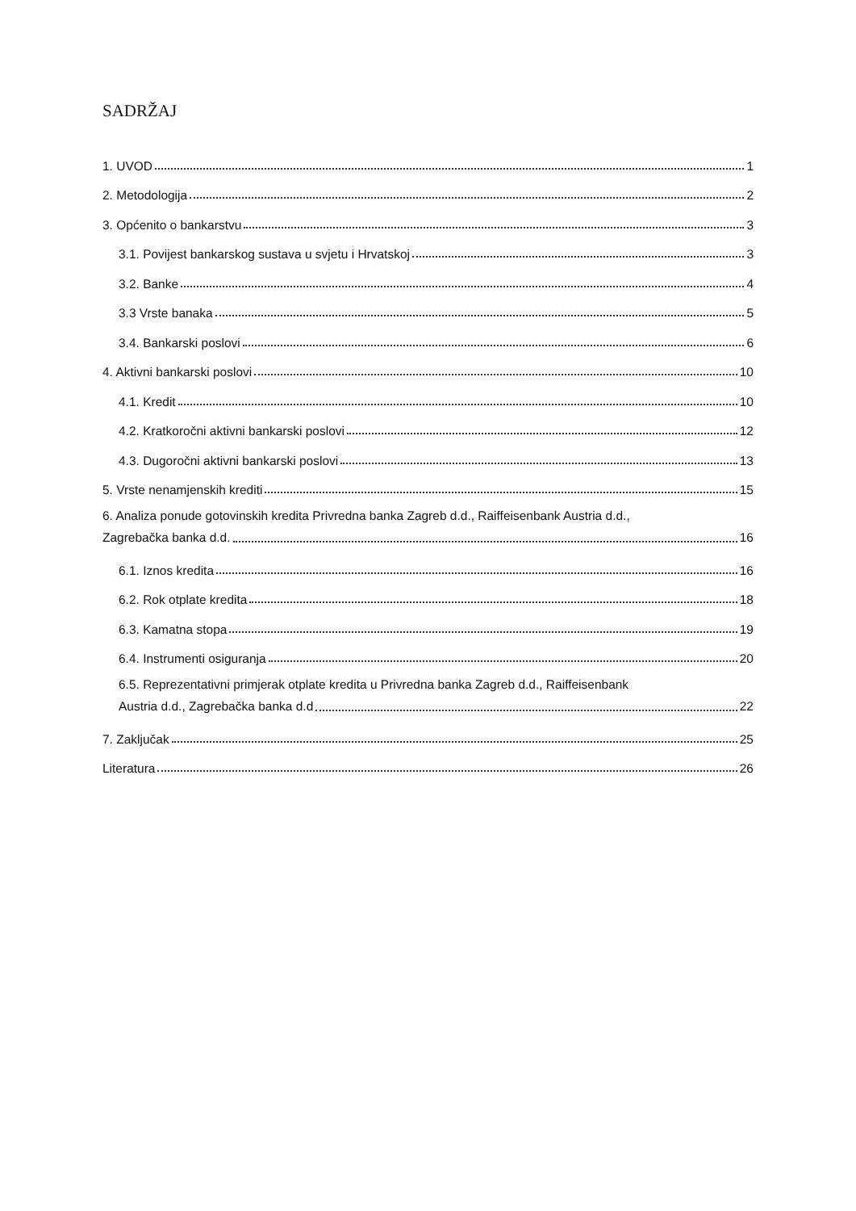SADRŽAJ
1. UVOD 1
2. Metodologija 2
3. Općenito o bankarstvu 3
3.1. Povijest bankarskog sustava u svjetu i Hrvatskoj 3
3.2. Banke 4
3.3 Vrste banaka 5
3.4. Bankarski poslovi 6
4. Aktivni bankarski poslovi 10
4.1. Kredit 10
4.2. Kratkoročni aktivni bankarski poslovi 12
4.3. Dugoročni aktivni bankarski poslovi 13
5. Vrste nenamjenskih krediti 15
6. Analiza ponude gotovinskih kredita Privredna banka Zagreb d.d., Raiffeisenbank Austria d.d.,
Zagrebačka banka d.d. 16
6.1. Iznos kredita 16
6.2. Rok otplate kredita 18
6.3. Kamatna stopa 19
6.4. Instrumenti osiguranja 20
6.5. Reprezentativni primjerak otplate kredita u Privredna banka Zagreb d.d., Raiffeisenbank
Austria d.d., Zagrebačka banka d.d 22
7. Zaključak 25
Literatura 26